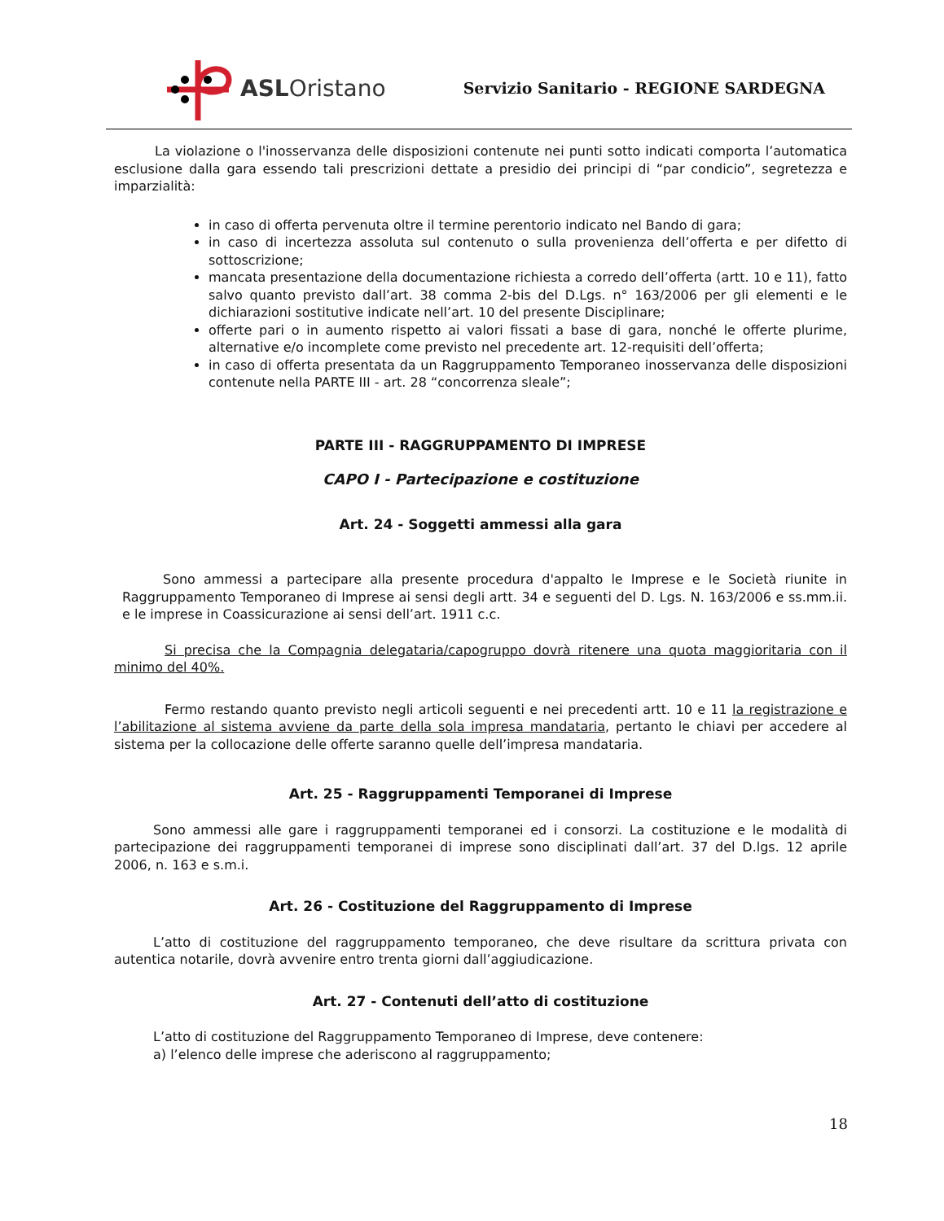ASLOristano
Servizio Sanitario - REGIONE SARDEGNA
La violazione o l'inosservanza delle disposizioni contenute nei punti sotto indicati comporta l’automatica esclusione dalla gara essendo tali prescrizioni dettate a presidio dei principi di “par condicio”, segretezza e imparzialità:
in caso di offerta pervenuta oltre il termine perentorio indicato nel Bando di gara;
in caso di incertezza assoluta sul contenuto o sulla provenienza dell’offerta e per difetto di sottoscrizione;
mancata presentazione della documentazione richiesta a corredo dell’offerta (artt. 10 e 11), fatto salvo quanto previsto dall’art. 38 comma 2-bis del D.Lgs. n° 163/2006 per gli elementi e le dichiarazioni sostitutive indicate nell’art. 10 del presente Disciplinare;
offerte pari o in aumento rispetto ai valori fissati a base di gara, nonché le offerte plurime, alternative e/o incomplete come previsto nel precedente art. 12-requisiti dell’offerta;
in caso di offerta presentata da un Raggruppamento Temporaneo inosservanza delle disposizioni contenute nella PARTE III - art. 28 “concorrenza sleale”;
PARTE III - RAGGRUPPAMENTO DI IMPRESE
CAPO I - Partecipazione e costituzione
Art. 24 - Soggetti ammessi alla gara
Sono ammessi a partecipare alla presente procedura d'appalto le Imprese e le Società riunite in Raggruppamento Temporaneo di Imprese ai sensi degli artt. 34 e seguenti del D. Lgs. N. 163/2006 e ss.mm.ii. e le imprese in Coassicurazione ai sensi dell’art. 1911 c.c.
Si precisa che la Compagnia delegataria/capogruppo dovrà ritenere una quota maggioritaria con il minimo del 40%.
Fermo restando quanto previsto negli articoli seguenti e nei precedenti artt. 10 e 11 la registrazione e l’abilitazione al sistema avviene da parte della sola impresa mandataria, pertanto le chiavi per accedere al sistema per la collocazione delle offerte saranno quelle dell’impresa mandataria.
Art. 25 - Raggruppamenti Temporanei di Imprese
Sono ammessi alle gare i raggruppamenti temporanei ed i consorzi. La costituzione e le modalità di partecipazione dei raggruppamenti temporanei di imprese sono disciplinati dall’art. 37 del D.lgs. 12 aprile 2006, n. 163 e s.m.i.
Art. 26 - Costituzione del Raggruppamento di Imprese
L’atto di costituzione del raggruppamento temporaneo, che deve risultare da scrittura privata con autentica notarile, dovrà avvenire entro trenta giorni dall’aggiudicazione.
Art. 27 - Contenuti dell’atto di costituzione
L’atto di costituzione del Raggruppamento Temporaneo di Imprese, deve contenere:
a) l’elenco delle imprese che aderiscono al raggruppamento;
18